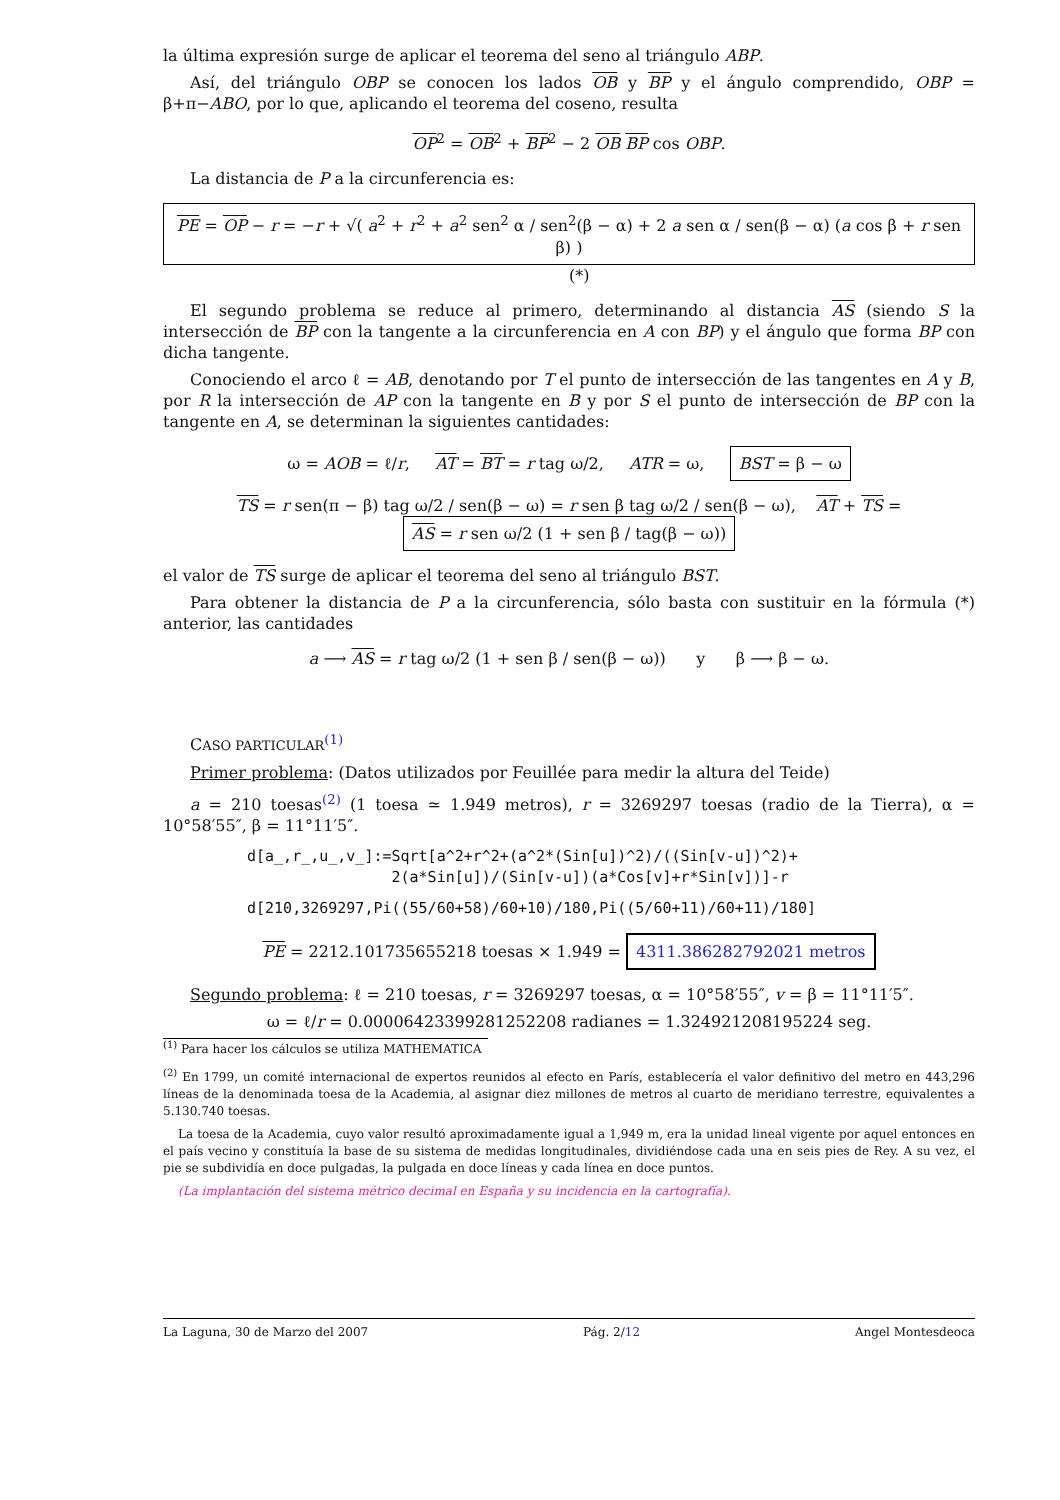la última expresión surge de aplicar el teorema del seno al triángulo ABP.
Así, del triángulo OBP se conocen los lados OB y BP y el ángulo comprendido, OBP = β+π−ABO, por lo que, aplicando el teorema del coseno, resulta
OP<sup>2</sup> = OB<sup>2</sup> + BP<sup>2</sup> − 2 OB BP cos OBP.
La distancia de P a la circunferencia es:
PE = OP − r = −r + √( a<sup>2</sup> + r<sup>2</sup> + a<sup>2</sup> sen<sup>2</sup> α / sen<sup>2</sup>(β − α) + 2 a sen α / sen(β − α) (a cos β + r sen β) ) (*)
El segundo problema se reduce al primero, determinando al distancia AS (siendo S la intersección de BP con la tangente a la circunferencia en A con BP) y el ángulo que forma BP con dicha tangente.
Conociendo el arco ℓ = AB, denotando por T el punto de intersección de las tangentes en A y B, por R la intersección de AP con la tangente en B y por S el punto de intersección de BP con la tangente en A, se determinan la siguientes cantidades:
ω = AOB = ℓ/r, AT = BT = r tag ω/2, ATR = ω, BST = β − ω
TS = r sen(π − β) tag ω/2 / sen(β − ω) = r sen β tag ω/2 / sen(β − ω), AT + TS = AS = r sen ω/2 (1 + sen β / tag(β − ω))
el valor de TS surge de aplicar el teorema del seno al triángulo BST.
Para obtener la distancia de P a la circunferencia, sólo basta con sustituir en la fórmula (*) anterior, las cantidades
a ⟶ AS = r tag ω/2 (1 + sen β / sen(β − ω)) y β ⟶ β − ω.
CASO PARTICULAR<sup>(1)</sup>
Primer problema: (Datos utilizados por Feuillée para medir la altura del Teide)
a = 210 toesas<sup>(2)</sup> (1 toesa ≃ 1.949 metros), r = 3269297 toesas (radio de la Tierra), α = 10°58′55″, β = 11°11′5″.
d[a_,r_,u_,v_]:=Sqrt[a^2+r^2+(a^2*(Sin[u])^2)/((Sin[v-u])^2)+
2(a*Sin[u])/(Sin[v-u])(a*Cos[v]+r*Sin[v])]-r
d[210,3269297,Pi((55/60+58)/60+10)/180,Pi((5/60+11)/60+11)/180]
PE = 2212.101735655218 toesas × 1.949 = 4311.386282792021 metros
Segundo problema: ℓ = 210 toesas, r = 3269297 toesas, α = 10°58′55″, v = β = 11°11′5″.
ω = ℓ/r = 0.00006423399281252208 radianes = 1.324921208195224 seg.
<sup>(1)</sup> Para hacer los cálculos se utiliza MATHEMATICA
<sup>(2)</sup> En 1799, un comité internacional de expertos reunidos al efecto en París, establecería el valor definitivo del metro en 443,296 líneas de la denominada toesa de la Academia, al asignar diez millones de metros al cuarto de meridiano terrestre, equivalentes a 5.130.740 toesas.
La toesa de la Academia, cuyo valor resultó aproximadamente igual a 1,949 m, era la unidad lineal vigente por aquel entonces en el país vecino y constituía la base de su sistema de medidas longitudinales, dividiéndose cada una en seis pies de Rey. A su vez, el pie se subdividía en doce pulgadas, la pulgada en doce líneas y cada línea en doce puntos.
(La implantación del sistema métrico decimal en España y su incidencia en la cartografía).
La Laguna, 30 de Marzo del 2007 Pág. 2/12 Angel Montesdeoca